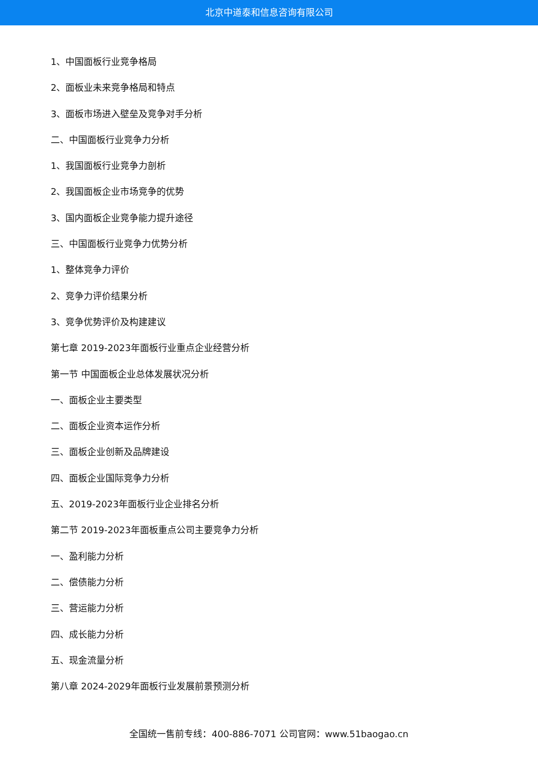北京中道泰和信息咨询有限公司
1、中国面板行业竞争格局
2、面板业未来竞争格局和特点
3、面板市场进入壁垒及竞争对手分析
二、中国面板行业竞争力分析
1、我国面板行业竞争力剖析
2、我国面板企业市场竞争的优势
3、国内面板企业竞争能力提升途径
三、中国面板行业竞争力优势分析
1、整体竞争力评价
2、竞争力评价结果分析
3、竞争优势评价及构建建议
第七章 2019-2023年面板行业重点企业经营分析
第一节 中国面板企业总体发展状况分析
一、面板企业主要类型
二、面板企业资本运作分析
三、面板企业创新及品牌建设
四、面板企业国际竞争力分析
五、2019-2023年面板行业企业排名分析
第二节 2019-2023年面板重点公司主要竞争力分析
一、盈利能力分析
二、偿债能力分析
三、营运能力分析
四、成长能力分析
五、现金流量分析
第八章 2024-2029年面板行业发展前景预测分析
全国统一售前专线：400-886-7071 公司官网：www.51baogao.cn